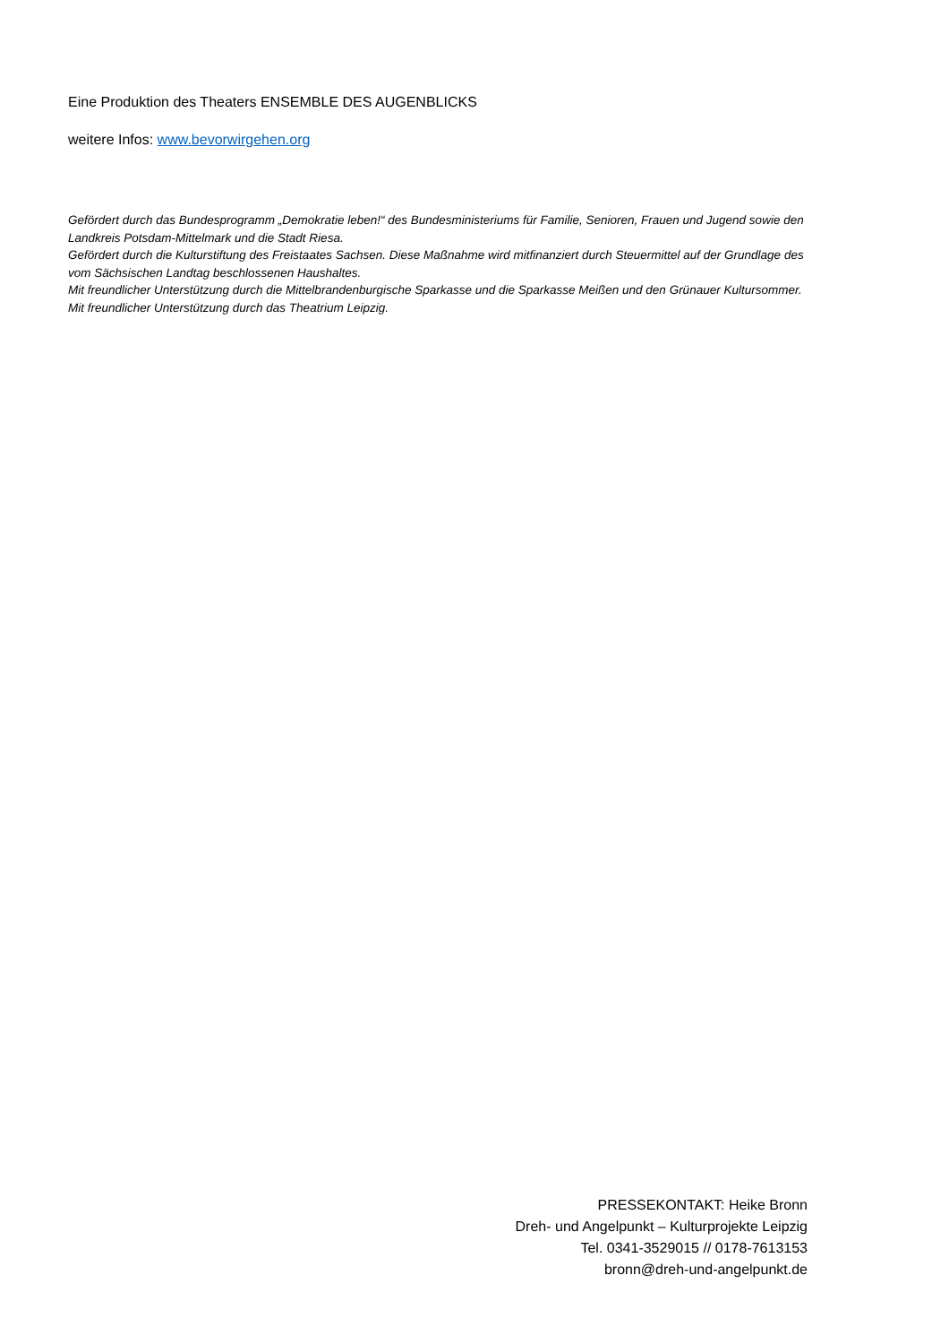Eine Produktion des Theaters ENSEMBLE DES AUGENBLICKS
weitere Infos: www.bevorwirgehen.org
Gefördert durch das Bundesprogramm „Demokratie leben!“ des Bundesministeriums für Familie, Senioren, Frauen und Jugend sowie den Landkreis Potsdam-Mittelmark und die Stadt Riesa.
Gefördert durch die Kulturstiftung des Freistaates Sachsen. Diese Maßnahme wird mitfinanziert durch Steuermittel auf der Grundlage des vom Sächsischen Landtag beschlossenen Haushaltes.
Mit freundlicher Unterstützung durch die Mittelbrandenburgische Sparkasse und die Sparkasse Meißen und den Grünauer Kultursommer. Mit freundlicher Unterstützung durch das Theatrium Leipzig.
PRESSEKONTAKT: Heike Bronn
Dreh- und Angelpunkt – Kulturprojekte Leipzig
Tel. 0341-3529015 // 0178-7613153
bronn@dreh-und-angelpunkt.de